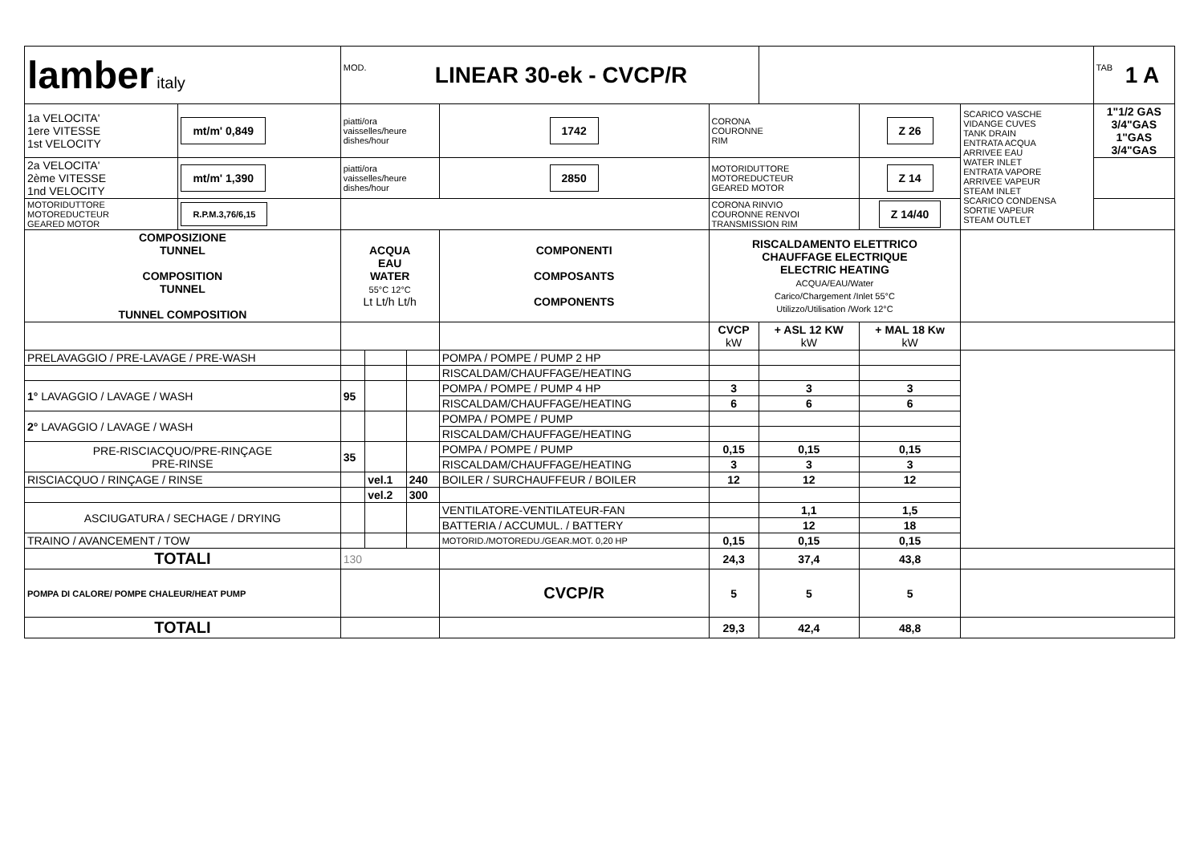| lamber italy | | MOD. LINEAR 30-ek - CVCP/R | | | | | | | | TAB 1 A |
| 1a VELOCITA' 1ere VITESSE 1st VELOCITY | mt/m' 0,849 | piatti/ora vaisselles/heure dishes/hour | | | 1742 | CORONA COURONNE RIM | | Z 26 | SCARICO VASCHE VIDANGE CUVES TANK DRAIN ENTRATA ACQUA ARRIVEE EAU WATER INLET ENTRATA VAPORE ARRIVEE VAPEUR STEAM INLET SCARICO CONDENSA SORTIE VAPEUR STEAM OUTLET | 1"1/2 GAS 3/4"GAS 1"GAS 3/4"GAS |
| 2a VELOCITA' 2ème VITESSE 1nd VELOCITY | mt/m' 1,390 | piatti/ora vaisselles/heure dishes/hour | | | 2850 | MOTORIDUTTORE MOTOREDUCTEUR GEARED MOTOR | | Z 14 | | |
| MOTORIDUTTORE MOTOREDUCTEUR GEARED MOTOR | R.P.M.3,76/6,15 | | | | | CORONA RINVIO COURONNE RENVOI TRANSMISSION RIM | | Z 14/40 | | |
| COMPOSIZIONE TUNNEL COMPOSITION TUNNEL TUNNEL COMPOSITION | | ACQUA EAU WATER 55°C 12°C Lt Lt/h Lt/h | | | COMPONENTI COMPOSANTS COMPONENTS | RISCALDAMENTO ELETTRICO CHAUFFAGE ELECTRIQUE ELECTRIC HEATING ACQUA/EAU/Water Carico/Chargement /Inlet 55°C Utilizzo/Utilisation /Work 12°C | | | | |
| | | | | | | CVCP kW | + ASL 12 KW kW | + MAL 18 Kw kW | | |
| PRELAVAGGIO / PRE-LAVAGE / PRE-WASH | | | | | POMPA / POMPE / PUMP 2 HP | | | | | |
| | | | | | RISCALDAM/CHAUFFAGE/HEATING | | | | | |
| 1° LAVAGGIO / LAVAGE / WASH | | 95 | | | POMPA / POMPE / PUMP 4 HP | 3 | 3 | 3 | | |
| | | | | | RISCALDAM/CHAUFFAGE/HEATING | 6 | 6 | 6 | | |
| 2° LAVAGGIO / LAVAGE / WASH | | | | | POMPA / POMPE / PUMP | | | | | |
| | | | | | RISCALDAM/CHAUFFAGE/HEATING | | | | | |
| PRE-RISCIACQUO/PRE-RINÇAGE PRE-RINSE | | 35 | | | POMPA / POMPE / PUMP | 0,15 | 0,15 | 0,15 | | |
| | | | | | RISCALDAM/CHAUFFAGE/HEATING | 3 | 3 | 3 | | |
| RISCIACQUO / RINÇAGE / RINSE | | | vel.1 | 240 | BOILER / SURCHAUFFEUR / BOILER | 12 | 12 | 12 | | |
| | | | vel.2 | 300 | | | | | | |
| ASCIUGATURA / SECHAGE / DRYING | | | | | VENTILATORE-VENTILATEUR-FAN | | 1,1 | 1,5 | | |
| | | | | | BATTERIA / ACCUMUL. / BATTERY | | 12 | 18 | | |
| TRAINO / AVANCEMENT / TOW | | | | | MOTORID./MOTOREDU./GEAR.MOT. 0,20 HP | 0,15 | 0,15 | 0,15 | | |
| TOTALI | | 130 | | | | 24,3 | 37,4 | 43,8 | | |
| POMPA DI CALORE/ POMPE CHALEUR/HEAT PUMP | | | | | CVCP/R | 5 | 5 | 5 | | |
| TOTALI | | | | | | 29,3 | 42,4 | 48,8 | | |